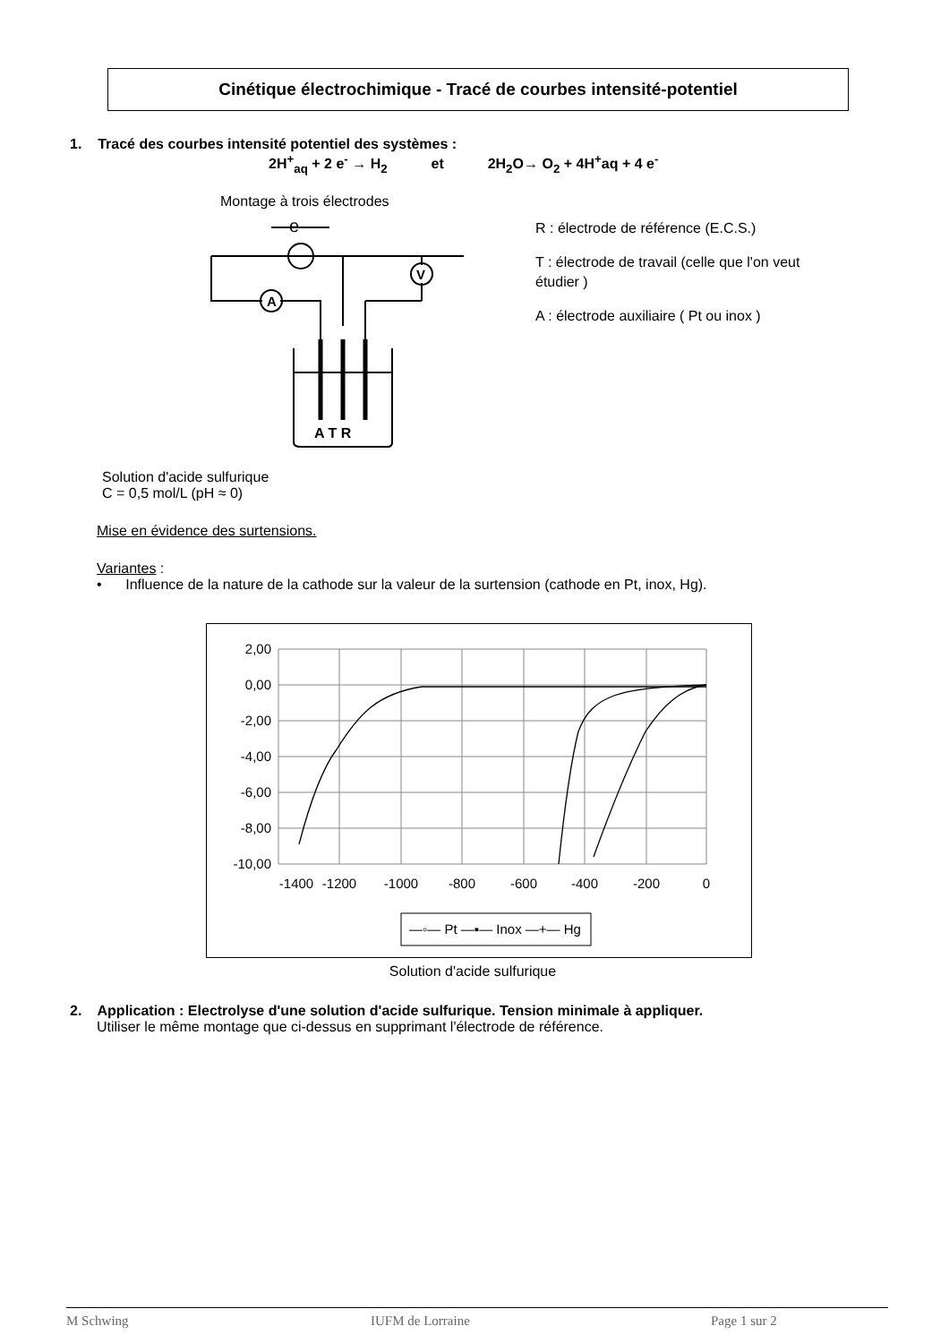Cinétique électrochimique - Tracé de courbes intensité-potentiel
1. Tracé des courbes intensité potentiel des systèmes :
2H<sup>+</sup><sub>aq</sub> + 2 e<sup>-</sup> → H<sub>2</sub> et 2H<sub>2</sub>O→ O<sub>2</sub> + 4H<sup>+</sup>aq + 4 e<sup>-</sup>
Montage à trois électrodes
e
A
V
A T R
R : électrode de référence (E.C.S.)
T : électrode de travail (celle que l'on veut étudier )
A : électrode auxiliaire ( Pt ou inox )
Solution d'acide sulfurique
C = 0,5 mol/L (pH ≈ 0)
Mise en évidence des surtensions.
Variantes :
• Influence de la nature de la cathode sur la valeur de la surtension (cathode en Pt, inox, Hg).
2,00
0,00
-2,00
-4,00
-6,00
-8,00
-10,00
-1400
-1200
-1000
-800
-600
-400
-200
0
—◦— Pt —▪— Inox —+— Hg
Solution d'acide sulfurique
2. Application : Electrolyse d'une solution d'acide sulfurique. Tension minimale à appliquer.
Utiliser le même montage que ci-dessus en supprimant l'électrode de référence.
M Schwing IUFM de Lorraine Page 1 sur 2